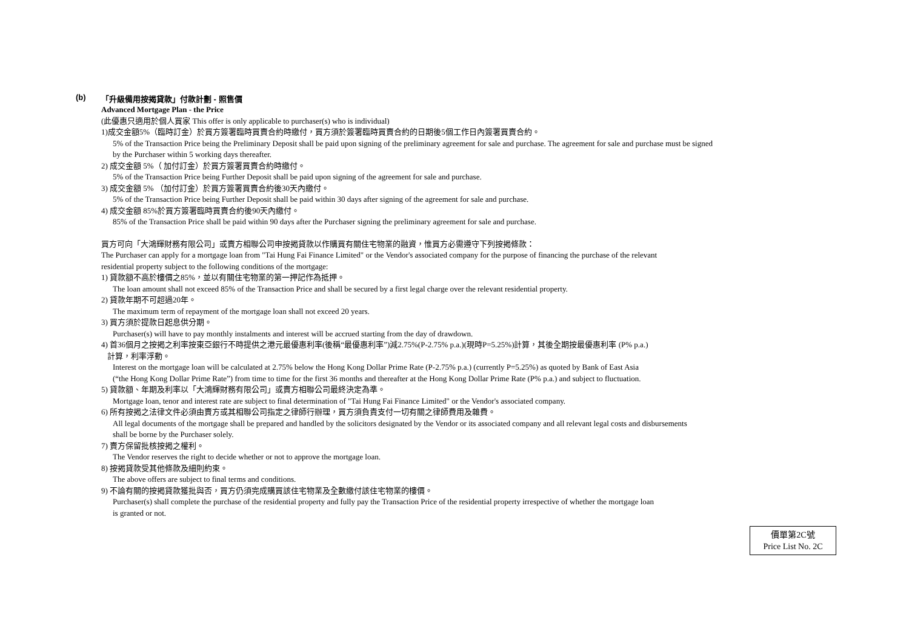(b) 「升級備用按揭貸款」付款計劃 - 照售價
Advanced Mortgage Plan - the Price
(此優惠只適用於個人買家 This offer is only applicable to purchaser(s) who is individual)
1)成交金額5%（臨時訂金）於買方簽署臨時買賣合約時繳付，買方須於簽署臨時買賣合約的日期後5個工作日內簽署買賣合約。
5% of the Transaction Price being the Preliminary Deposit shall be paid upon signing of the preliminary agreement for sale and purchase. The agreement for sale and purchase must be signed
by the Purchaser within 5 working days thereafter.
2) 成交金額 5%（ 加付訂金）於買方簽署買賣合約時繳付。
5% of the Transaction Price being Further Deposit shall be paid upon signing of the agreement for sale and purchase.
3) 成交金額 5% （加付訂金）於買方簽署買賣合約後30天內繳付。
5% of the Transaction Price being Further Deposit shall be paid within 30 days after signing of the agreement for sale and purchase.
4) 成交金額 85%於買方簽署臨時買賣合約後90天內繳付。
85% of the Transaction Price shall be paid within 90 days after the Purchaser signing the preliminary agreement for sale and purchase.
買方可向「大鴻輝財務有限公司」或賣方相聯公司申按揭貸款以作購買有關住宅物業的融資，惟買方必需遵守下列按揭條款：
The Purchaser can apply for a mortgage loan from "Tai Hung Fai Finance Limited" or the Vendor's associated company for the purpose of financing the purchase of the relevant
residential property subject to the following conditions of the mortgage:
1) 貸款額不高於樓價之85%，並以有關住宅物業的第一押記作為抵押。
The loan amount shall not exceed 85% of the Transaction Price and shall be secured by a first legal charge over the relevant residential property.
2) 貸款年期不可超過20年。
The maximum term of repayment of the mortgage loan shall not exceed 20 years.
3) 買方須於提款日起息供分期。
Purchaser(s) will have to pay monthly instalments and interest will be accrued starting from the day of drawdown.
4) 首36個月之按揭之利率按東亞銀行不時提供之港元最優惠利率(後稱“最優惠利率”)減2.75%(P-2.75% p.a.)(現時P=5.25%)計算，其後全期按最優惠利率 (P% p.a.)
計算，利率浮動。
Interest on the mortgage loan will be calculated at 2.75% below the Hong Kong Dollar Prime Rate (P-2.75% p.a.) (currently P=5.25%) as quoted by Bank of East Asia
(“the Hong Kong Dollar Prime Rate”) from time to time for the first 36 months and thereafter at the Hong Kong Dollar Prime Rate (P% p.a.) and subject to fluctuation.
5) 貸款額、年期及利率以「大鴻輝財務有限公司」或賣方相聯公司最終決定為準。
Mortgage loan, tenor and interest rate are subject to final determination of "Tai Hung Fai Finance Limited" or the Vendor's associated company.
6) 所有按揭之法律文件必須由賣方或其相聯公司指定之律師行辦理，買方須負責支付一切有關之律師費用及雜費。
All legal documents of the mortgage shall be prepared and handled by the solicitors designated by the Vendor or its associated company and all relevant legal costs and disbursements
shall be borne by the Purchaser solely.
7) 賣方保留批核按揭之權利。
The Vendor reserves the right to decide whether or not to approve the mortgage loan.
8) 按揭貸款受其他條款及細則約束。
The above offers are subject to final terms and conditions.
9) 不論有關的按揭貸款獲批與否，買方仍須完成購買該住宅物業及全數繳付該住宅物業的樓價。
Purchaser(s) shall complete the purchase of the residential property and fully pay the Transaction Price of the residential property irrespective of whether the mortgage loan
is granted or not.
價單第2C號
Price List No. 2C